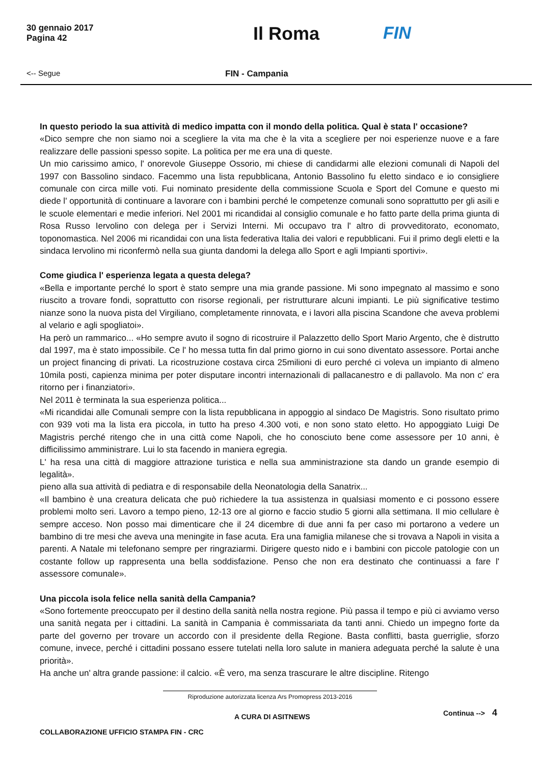30 gennaio 2017
Pagina 42
Il Roma FIN
<-- Segue FIN - Campania
In questo periodo la sua attività di medico impatta con il mondo della politica. Qual è stata l' occasione?
«Dico sempre che non siamo noi a scegliere la vita ma che è la vita a scegliere per noi esperienze nuove e a fare realizzare delle passioni spesso sopite. La politica per me era una di queste.
Un mio carissimo amico, l' onorevole Giuseppe Ossorio, mi chiese di candidarmi alle elezioni comunali di Napoli del 1997 con Bassolino sindaco. Facemmo una lista repubblicana, Antonio Bassolino fu eletto sindaco e io consigliere comunale con circa mille voti. Fui nominato presidente della commissione Scuola e Sport del Comune e questo mi diede l' opportunità di continuare a lavorare con i bambini perché le competenze comunali sono soprattutto per gli asili e le scuole elementari e medie inferiori. Nel 2001 mi ricandidai al consiglio comunale e ho fatto parte della prima giunta di Rosa Russo Iervolino con delega per i Servizi Interni. Mi occupavo tra l' altro di provveditorato, economato, toponomastica. Nel 2006 mi ricandidai con una lista federativa Italia dei valori e repubblicani. Fui il primo degli eletti e la sindaca Iervolino mi riconfermò nella sua giunta dandomi la delega allo Sport e agli Impianti sportivi».
Come giudica l' esperienza legata a questa delega?
«Bella e importante perché lo sport è stato sempre una mia grande passione. Mi sono impegnato al massimo e sono riuscito a trovare fondi, soprattutto con risorse regionali, per ristrutturare alcuni impianti. Le più significative testimo nianze sono la nuova pista del Virgiliano, completamente rinnovata, e i lavori alla piscina Scandone che aveva problemi al velario e agli spogliatoi».
Ha però un rammarico... «Ho sempre avuto il sogno di ricostruire il Palazzetto dello Sport Mario Argento, che è distrutto dal 1997, ma è stato impossibile. Ce l' ho messa tutta fin dal primo giorno in cui sono diventato assessore. Portai anche un project financing di privati. La ricostruzione costava circa 25milioni di euro perché ci voleva un impianto di almeno 10mila posti, capienza minima per poter disputare incontri internazionali di pallacanestro e di pallavolo. Ma non c' era ritorno per i finanziatori».
Nel 2011 è terminata la sua esperienza politica...
«Mi ricandidai alle Comunali sempre con la lista repubblicana in appoggio al sindaco De Magistris. Sono risultato primo con 939 voti ma la lista era piccola, in tutto ha preso 4.300 voti, e non sono stato eletto. Ho appoggiato Luigi De Magistris perché ritengo che in una città come Napoli, che ho conosciuto bene come assessore per 10 anni, è difficilissimo amministrare. Lui lo sta facendo in maniera egregia.
L' ha resa una città di maggiore attrazione turistica e nella sua amministrazione sta dando un grande esempio di legalità».
pieno alla sua attività di pediatra e di responsabile della Neonatologia della Sanatrix...
«Il bambino è una creatura delicata che può richiedere la tua assistenza in qualsiasi momento e ci possono essere problemi molto seri. Lavoro a tempo pieno, 12-13 ore al giorno e faccio studio 5 giorni alla settimana. Il mio cellulare è sempre acceso. Non posso mai dimenticare che il 24 dicembre di due anni fa per caso mi portarono a vedere un bambino di tre mesi che aveva una meningite in fase acuta. Era una famiglia milanese che si trovava a Napoli in visita a parenti. A Natale mi telefonano sempre per ringraziarmi. Dirigere questo nido e i bambini con piccole patologie con un costante follow up rappresenta una bella soddisfazione. Penso che non era destinato che continuassi a fare l' assessore comunale».
Una piccola isola felice nella sanità della Campania?
«Sono fortemente preoccupato per il destino della sanità nella nostra regione. Più passa il tempo e più ci avviamo verso una sanità negata per i cittadini. La sanità in Campania è commissariata da tanti anni. Chiedo un impegno forte da parte del governo per trovare un accordo con il presidente della Regione. Basta conflitti, basta guerriglie, sforzo comune, invece, perché i cittadini possano essere tutelati nella loro salute in maniera adeguata perché la salute è una priorità».
Ha anche un' altra grande passione: il calcio. «È vero, ma senza trascurare le altre discipline. Ritengo
Riproduzione autorizzata licenza Ars Promopress 2013-2016
A CURA DI ASITNEWS
Continua --> 4
COLLABORAZIONE UFFICIO STAMPA FIN - CRC